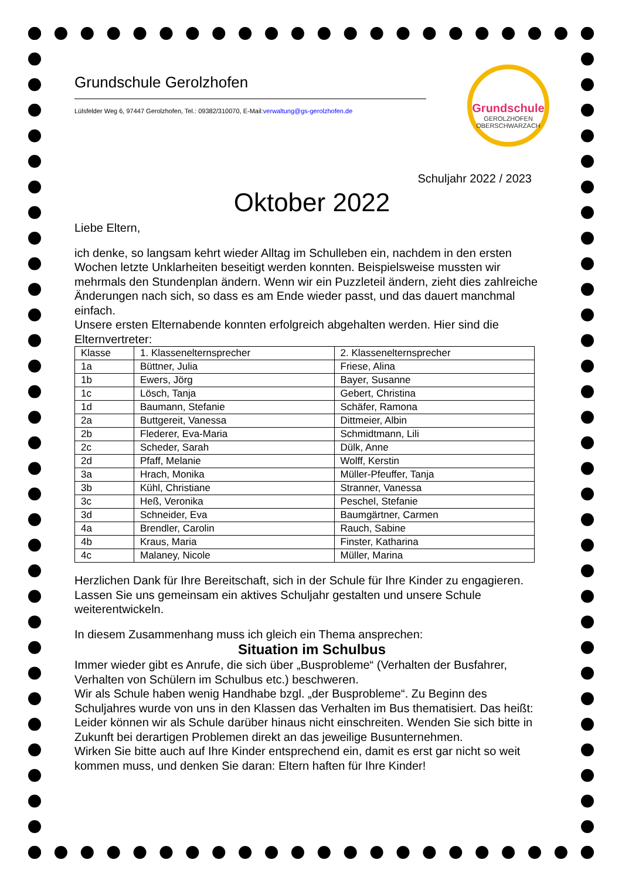Grundschule
GEROLZHOFEN
OBERSCHWARZACH
Grundschule Gerolzhofen
Lülsfelder Weg 6, 97447 Gerolzhofen, Tel.: 09382/310070, E-Mail:verwaltung@gs-gerolzhofen.de
Schuljahr 2022 / 2023
Oktober 2022
Liebe Eltern,
ich denke, so langsam kehrt wieder Alltag im Schulleben ein, nachdem in den ersten Wochen letzte Unklarheiten beseitigt werden konnten. Beispielsweise mussten wir mehrmals den Stundenplan ändern. Wenn wir ein Puzzleteil ändern, zieht dies zahlreiche Änderungen nach sich, so dass es am Ende wieder passt, und das dauert manchmal einfach.
Unsere ersten Elternabende konnten erfolgreich abgehalten werden. Hier sind die Elternvertreter:
| Klasse | 1. Klassenelternsprecher | 2. Klassenelternsprecher |
| --- | --- | --- |
| 1a | Büttner, Julia | Friese, Alina |
| 1b | Ewers, Jörg | Bayer, Susanne |
| 1c | Lösch, Tanja | Gebert, Christina |
| 1d | Baumann, Stefanie | Schäfer, Ramona |
| 2a | Buttgereit, Vanessa | Dittmeier, Albin |
| 2b | Flederer, Eva-Maria | Schmidtmann, Lili |
| 2c | Scheder, Sarah | Dülk, Anne |
| 2d | Pfaff, Melanie | Wolff, Kerstin |
| 3a | Hrach, Monika | Müller-Pfeuffer, Tanja |
| 3b | Kühl, Christiane | Stranner, Vanessa |
| 3c | Heß, Veronika | Peschel, Stefanie |
| 3d | Schneider, Eva | Baumgärtner, Carmen |
| 4a | Brendler, Carolin | Rauch, Sabine |
| 4b | Kraus, Maria | Finster, Katharina |
| 4c | Malaney, Nicole | Müller, Marina |
Herzlichen Dank für Ihre Bereitschaft, sich in der Schule für Ihre Kinder zu engagieren. Lassen Sie uns gemeinsam ein aktives Schuljahr gestalten und unsere Schule weiterentwickeln.
In diesem Zusammenhang muss ich gleich ein Thema ansprechen:
Situation im Schulbus
Immer wieder gibt es Anrufe, die sich über „Busprobleme“ (Verhalten der Busfahrer, Verhalten von Schülern im Schulbus etc.) beschweren.
Wir als Schule haben wenig Handhabe bzgl. „der Busprobleme“. Zu Beginn des Schuljahres wurde von uns in den Klassen das Verhalten im Bus thematisiert. Das heißt: Leider können wir als Schule darüber hinaus nicht einschreiten. Wenden Sie sich bitte in Zukunft bei derartigen Problemen direkt an das jeweilige Busunternehmen.
Wirken Sie bitte auch auf Ihre Kinder entsprechend ein, damit es erst gar nicht so weit kommen muss, und denken Sie daran: Eltern haften für Ihre Kinder!